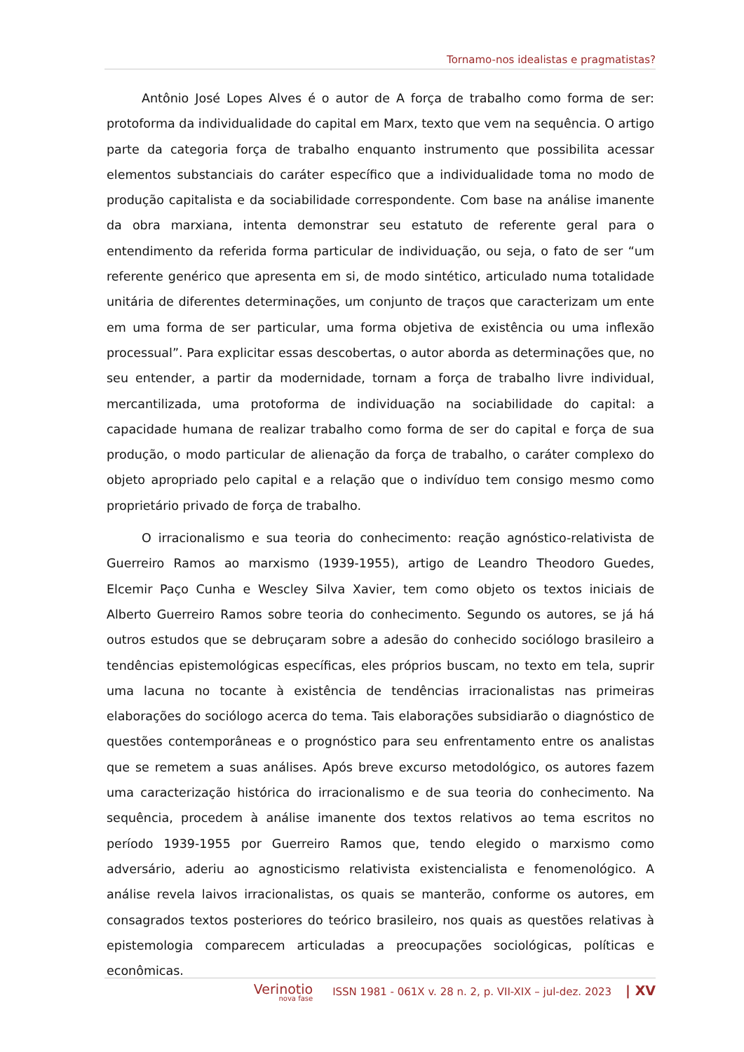Tornamo-nos idealistas e pragmatistas?
Antônio José Lopes Alves é o autor de A força de trabalho como forma de ser: protoforma da individualidade do capital em Marx, texto que vem na sequência. O artigo parte da categoria força de trabalho enquanto instrumento que possibilita acessar elementos substanciais do caráter específico que a individualidade toma no modo de produção capitalista e da sociabilidade correspondente. Com base na análise imanente da obra marxiana, intenta demonstrar seu estatuto de referente geral para o entendimento da referida forma particular de individuação, ou seja, o fato de ser “um referente genérico que apresenta em si, de modo sintético, articulado numa totalidade unitária de diferentes determinações, um conjunto de traços que caracterizam um ente em uma forma de ser particular, uma forma objetiva de existência ou uma inflexão processual”. Para explicitar essas descobertas, o autor aborda as determinações que, no seu entender, a partir da modernidade, tornam a força de trabalho livre individual, mercantilizada, uma protoforma de individuação na sociabilidade do capital: a capacidade humana de realizar trabalho como forma de ser do capital e força de sua produção, o modo particular de alienação da força de trabalho, o caráter complexo do objeto apropriado pelo capital e a relação que o indivíduo tem consigo mesmo como proprietário privado de força de trabalho.
O irracionalismo e sua teoria do conhecimento: reação agnóstico-relativista de Guerreiro Ramos ao marxismo (1939-1955), artigo de Leandro Theodoro Guedes, Elcemir Paço Cunha e Wescley Silva Xavier, tem como objeto os textos iniciais de Alberto Guerreiro Ramos sobre teoria do conhecimento. Segundo os autores, se já há outros estudos que se debruçaram sobre a adesão do conhecido sociólogo brasileiro a tendências epistemológicas específicas, eles próprios buscam, no texto em tela, suprir uma lacuna no tocante à existência de tendências irracionalistas nas primeiras elaborações do sociólogo acerca do tema. Tais elaborações subsidiarão o diagnóstico de questões contemporâneas e o prognóstico para seu enfrentamento entre os analistas que se remetem a suas análises. Após breve excurso metodológico, os autores fazem uma caracterização histórica do irracionalismo e de sua teoria do conhecimento. Na sequência, procedem à análise imanente dos textos relativos ao tema escritos no período 1939-1955 por Guerreiro Ramos que, tendo elegido o marxismo como adversário, aderiu ao agnosticismo relativista existencialista e fenomenológico. A análise revela laivos irracionalistas, os quais se manterão, conforme os autores, em consagrados textos posteriores do teórico brasileiro, nos quais as questões relativas à epistemologia comparecem articuladas a preocupações sociológicas, políticas e econômicas.
Verinotio
nova fase
ISSN 1981 - 061X v. 28 n. 2, p. VII-XIX – jul-dez. 2023
| XV